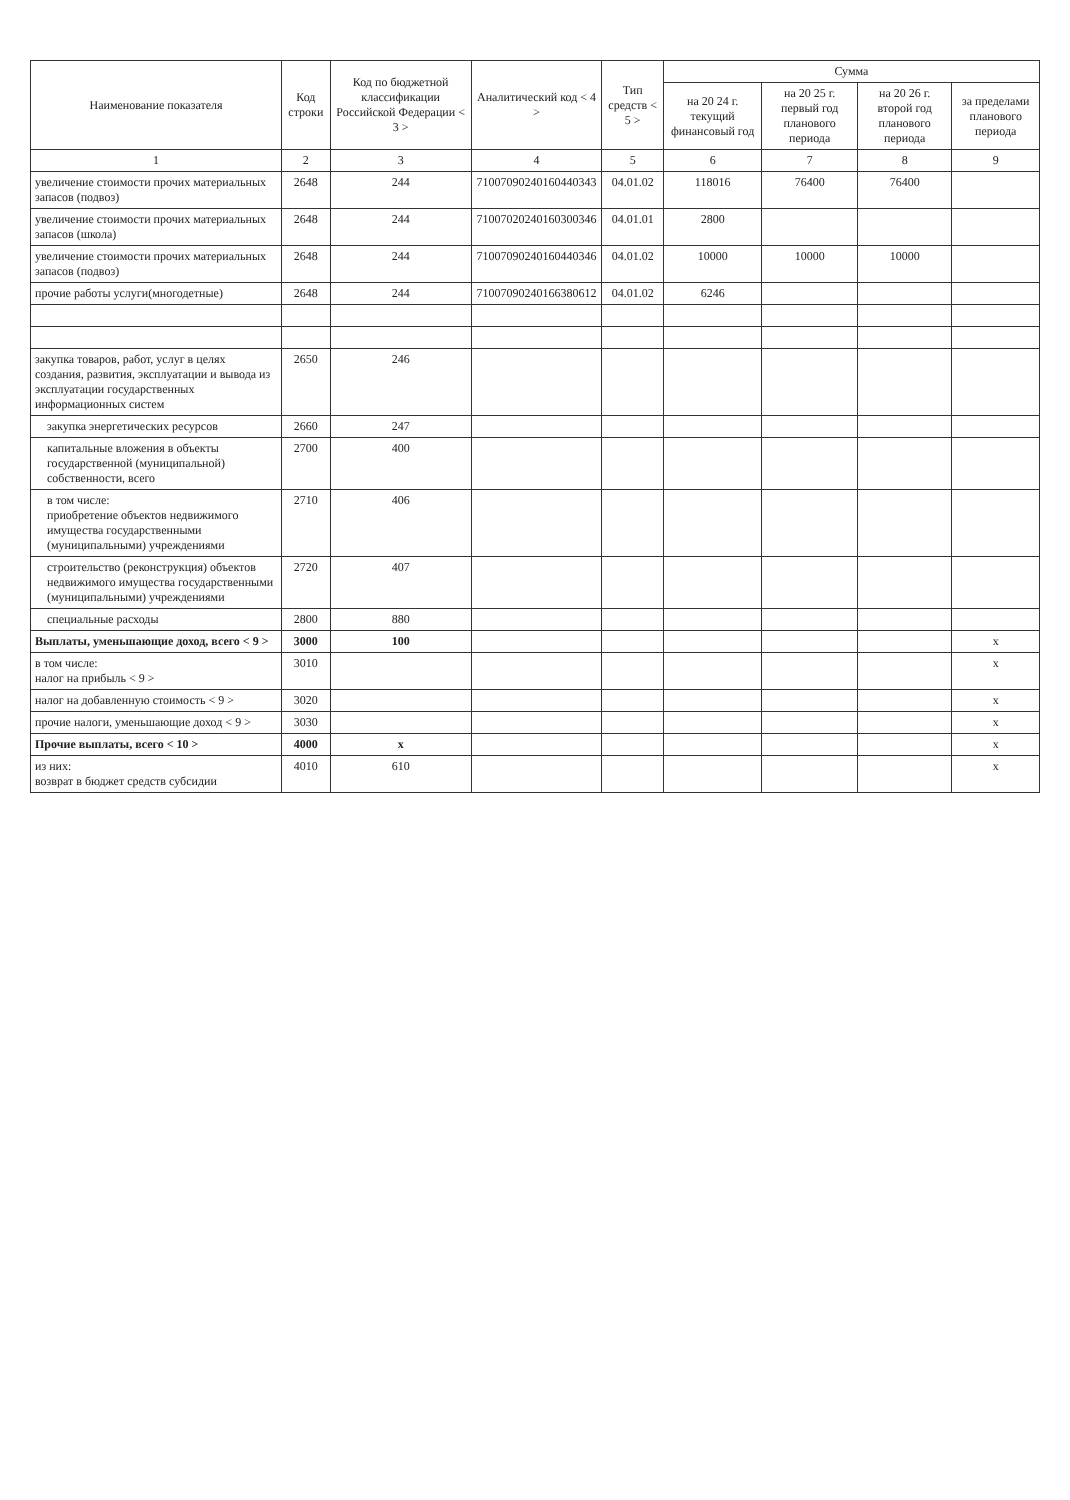| Наименование показателя | Код строки | Код по бюджетной классификации Российской Федерации < 3 > | Аналитический код < 4 > | Тип средств < 5 > | Сумма | | | |
| --- | --- | --- | --- | --- | --- | --- | --- | --- |
| | | | | | на 20 24 г. текущий финансовый год | на 20 25 г. первый год планового периода | на 20 26 г. второй год планового периода | за пределами планового периода |
| 1 | 2 | 3 | 4 | 5 | 6 | 7 | 8 | 9 |
| увеличение стоимости прочих материальных запасов (подвоз) | 2648 | 244 | 71007090240160440343 | 04.01.02 | 118016 | 76400 | 76400 | |
| увеличение стоимости прочих материальных запасов (школа) | 2648 | 244 | 71007020240160300346 | 04.01.01 | 2800 | | | |
| увеличение стоимости прочих материальных запасов (подвоз) | 2648 | 244 | 71007090240160440346 | 04.01.02 | 10000 | 10000 | 10000 | |
| прочие работы услуги(многодетные) | 2648 | 244 | 71007090240166380612 | 04.01.02 | 6246 | | | |
| закупка товаров, работ, услуг в целях создания, развития, эксплуатации и вывода из эксплуатации государственных информационных систем | 2650 | 246 | | | | | | |
| закупка энергетических ресурсов | 2660 | 247 | | | | | | |
| капитальные вложения в объекты государственной (муниципальной) собственности, всего | 2700 | 400 | | | | | | |
| в том числе: приобретение объектов недвижимого имущества государственными (муниципальными) учреждениями | 2710 | 406 | | | | | | |
| строительство (реконструкция) объектов недвижимого имущества государственными (муниципальными) учреждениями | 2720 | 407 | | | | | | |
| специальные расходы | 2800 | 880 | | | | | | |
| Выплаты, уменьшающие доход, всего < 9 > | 3000 | 100 | | | | | | x |
| в том числе: налог на прибыль < 9 > | 3010 | | | | | | | x |
| налог на добавленную стоимость < 9 > | 3020 | | | | | | | x |
| прочие налоги, уменьшающие доход < 9 > | 3030 | | | | | | | x |
| Прочие выплаты, всего < 10 > | 4000 | x | | | | | | x |
| из них: возврат в бюджет средств субсидии | 4010 | 610 | | | | | | x |